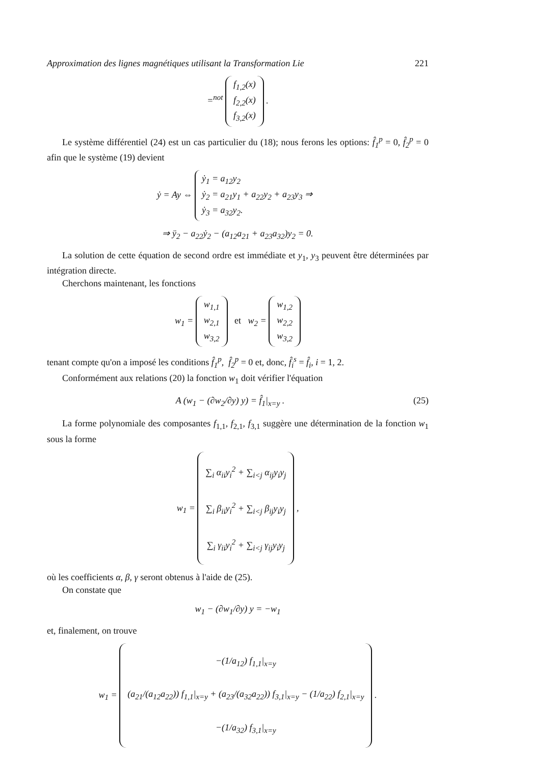Approximation des lignes magnétiques utilisant la Transformation Lie 221
=<sup>not</sup> f<sub>1,2</sub>(x)
f<sub>2,2</sub>(x)
f<sub>3,2</sub>(x) .
Le système différentiel (24) est un cas particulier du (18); nous ferons les options: f̂<sub>1</sub><sup>p</sup> = 0, f̂<sub>2</sub><sup>p</sup> = 0 afin que le système (19) devient
ẏ = Ay ⇔ ẏ<sub>1</sub> = a<sub>12</sub>y<sub>2</sub>
ẏ<sub>2</sub> = a<sub>21</sub>y<sub>1</sub> + a<sub>22</sub>y<sub>2</sub> + a<sub>23</sub>y<sub>3</sub> ⇒
ẏ<sub>3</sub> = a<sub>32</sub>y<sub>2</sub>.
⇒ ÿ<sub>2</sub> − a<sub>22</sub>ẏ<sub>2</sub> − (a<sub>12</sub>a<sub>21</sub> + a<sub>23</sub>a<sub>32</sub>)y<sub>2</sub> = 0.
La solution de cette équation de second ordre est immédiate et y<sub>1</sub>, y<sub>3</sub> peuvent être déterminées par intégration directe.
Cherchons maintenant, les fonctions
w<sub>1</sub> = w<sub>1,1</sub>
w<sub>2,1</sub>
w<sub>3,2</sub> et w<sub>2</sub> = w<sub>1,2</sub>
w<sub>2,2</sub>
w<sub>3,2</sub>
tenant compte qu'on a imposé les conditions f̂<sub>1</sub><sup>p</sup>, f̂<sub>2</sub><sup>p</sup> = 0 et, donc, f̂<sub>i</sub><sup>s</sup> = f̂<sub>i</sub>, i = 1, 2.
Conformément aux relations (20) la fonction w<sub>1</sub> doit vérifier l'équation
A (w<sub>1</sub> − (∂w<sub>2</sub>/∂y) y) = f̂<sub>1</sub>|<sub>x=y</sub> . (25)
La forme polynomiale des composantes f<sub>1,1</sub>, f<sub>2,1</sub>, f<sub>3,1</sub> suggère une détermination de la fonction w<sub>1</sub> sous la forme
w<sub>1</sub> = ∑<sub>i</sub> α<sub>ii</sub>y<sub>i</sub><sup>2</sup> + ∑<sub>i<j</sub> α<sub>ij</sub>y<sub>i</sub>y<sub>j</sub>
∑<sub>i</sub> β<sub>ii</sub>y<sub>i</sub><sup>2</sup> + ∑<sub>i<j</sub> β<sub>ij</sub>y<sub>i</sub>y<sub>j</sub>
∑<sub>i</sub> γ<sub>ii</sub>y<sub>i</sub><sup>2</sup> + ∑<sub>i<j</sub> γ<sub>ij</sub>y<sub>i</sub>y<sub>j</sub> ,
où les coefficients α, β, γ seront obtenus à l'aide de (25).
On constate que
w<sub>1</sub> − (∂w<sub>1</sub>/∂y) y = −w<sub>1</sub>
et, finalement, on trouve
w<sub>1</sub> = −(1/a<sub>12</sub>) f<sub>1,1</sub>|<sub>x=y</sub>
(a<sub>21</sub>/(a<sub>12</sub>a<sub>22</sub>)) f<sub>1,1</sub>|<sub>x=y</sub> + (a<sub>23</sub>/(a<sub>32</sub>a<sub>22</sub>)) f<sub>3,1</sub>|<sub>x=y</sub> − (1/a<sub>22</sub>) f<sub>2,1</sub>|<sub>x=y</sub>
−(1/a<sub>32</sub>) f<sub>3,1</sub>|<sub>x=y</sub> .